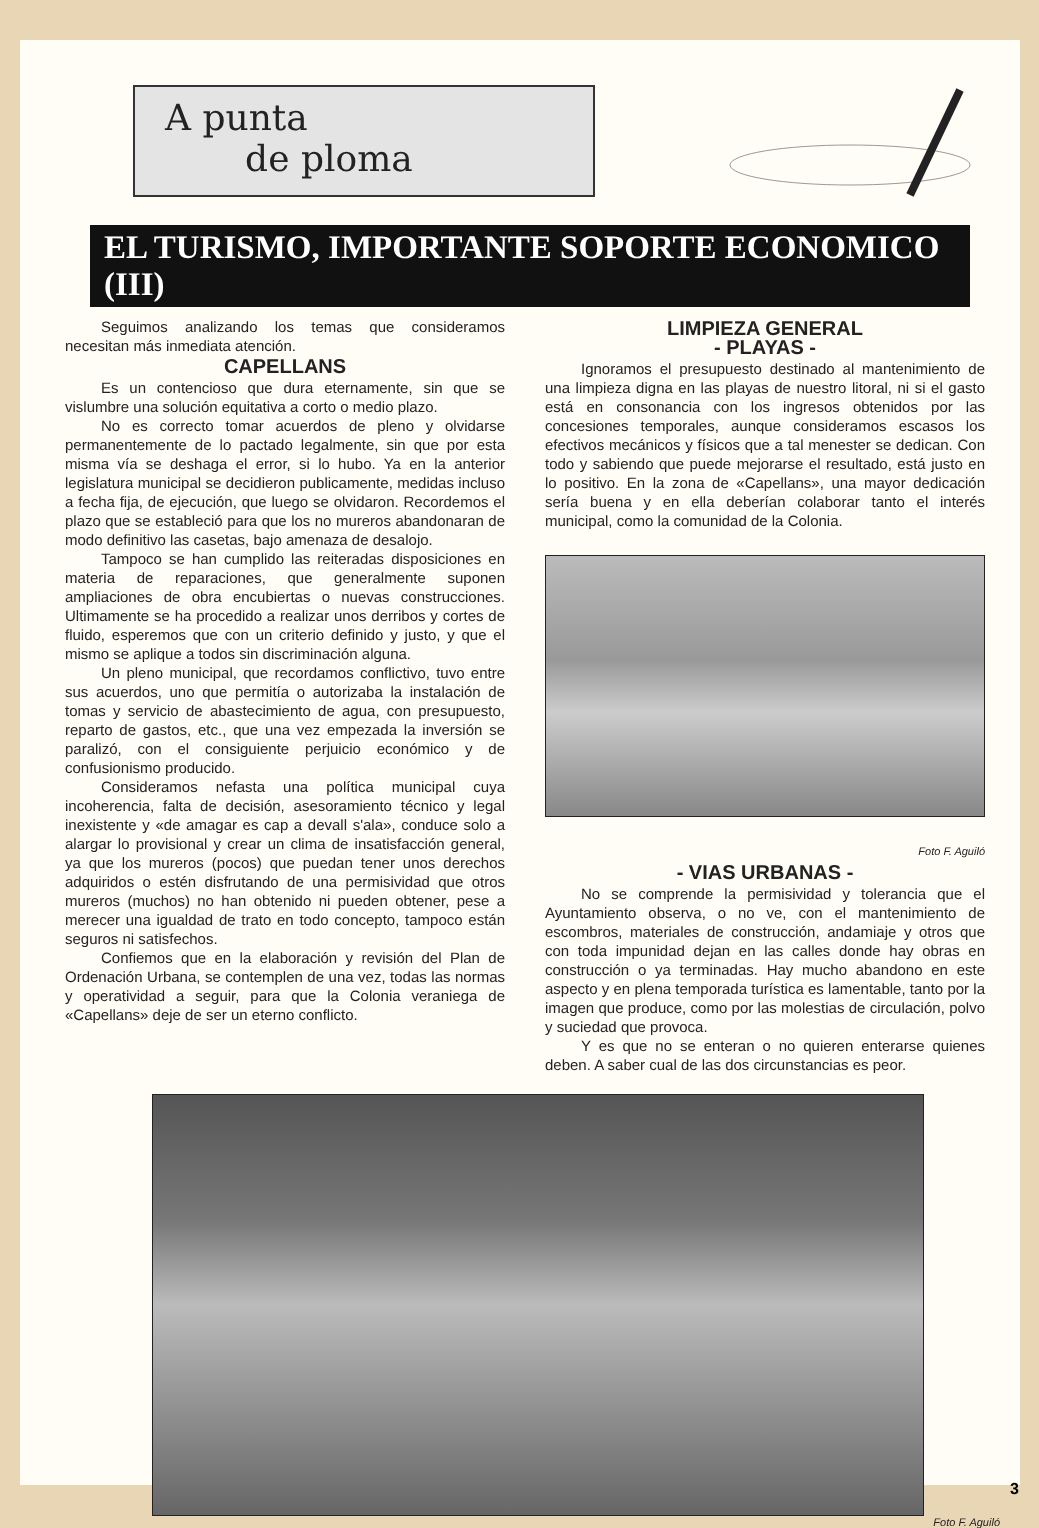A punta
de ploma
EL TURISMO, IMPORTANTE SOPORTE ECONOMICO (III)
Seguimos analizando los temas que consideramos necesitan más inmediata atención.
CAPELLANS
Es un contencioso que dura eternamente, sin que se vislumbre una solución equitativa a corto o medio plazo.
No es correcto tomar acuerdos de pleno y olvidarse permanentemente de lo pactado legalmente, sin que por esta misma vía se deshaga el error, si lo hubo. Ya en la anterior legislatura municipal se decidieron publicamente, medidas incluso a fecha fija, de ejecución, que luego se olvidaron. Recordemos el plazo que se estableció para que los no mureros abandonaran de modo definitivo las casetas, bajo amenaza de desalojo.
Tampoco se han cumplido las reiteradas disposiciones en materia de reparaciones, que generalmente suponen ampliaciones de obra encubiertas o nuevas construcciones. Ultimamente se ha procedido a realizar unos derribos y cortes de fluido, esperemos que con un criterio definido y justo, y que el mismo se aplique a todos sin discriminación alguna.
Un pleno municipal, que recordamos conflictivo, tuvo entre sus acuerdos, uno que permitía o autorizaba la instalación de tomas y servicio de abastecimiento de agua, con presupuesto, reparto de gastos, etc., que una vez empezada la inversión se paralizó, con el consiguiente perjuicio económico y de confusionismo producido.
Consideramos nefasta una política municipal cuya incoherencia, falta de decisión, asesoramiento técnico y legal inexistente y «de amagar es cap a devall s'ala», conduce solo a alargar lo provisional y crear un clima de insatisfacción general, ya que los mureros (pocos) que puedan tener unos derechos adquiridos o estén disfrutando de una permisividad que otros mureros (muchos) no han obtenido ni pueden obtener, pese a merecer una igualdad de trato en todo concepto, tampoco están seguros ni satisfechos.
Confiemos que en la elaboración y revisión del Plan de Ordenación Urbana, se contemplen de una vez, todas las normas y operatividad a seguir, para que la Colonia veraniega de «Capellans» deje de ser un eterno conflicto.
LIMPIEZA GENERAL
- PLAYAS -
Ignoramos el presupuesto destinado al mantenimiento de una limpieza digna en las playas de nuestro litoral, ni si el gasto está en consonancia con los ingresos obtenidos por las concesiones temporales, aunque consideramos escasos los efectivos mecánicos y físicos que a tal menester se dedican. Con todo y sabiendo que puede mejorarse el resultado, está justo en lo positivo. En la zona de «Capellans», una mayor dedicación sería buena y en ella deberían colaborar tanto el interés municipal, como la comunidad de la Colonia.
Foto F. Aguiló
- VIAS URBANAS -
No se comprende la permisividad y tolerancia que el Ayuntamiento observa, o no ve, con el mantenimiento de escombros, materiales de construcción, andamiaje y otros que con toda impunidad dejan en las calles donde hay obras en construcción o ya terminadas. Hay mucho abandono en este aspecto y en plena temporada turística es lamentable, tanto por la imagen que produce, como por las molestias de circulación, polvo y suciedad que provoca.
Y es que no se enteran o no quieren enterarse quienes deben. A saber cual de las dos circunstancias es peor.
Foto F. Aguiló
3